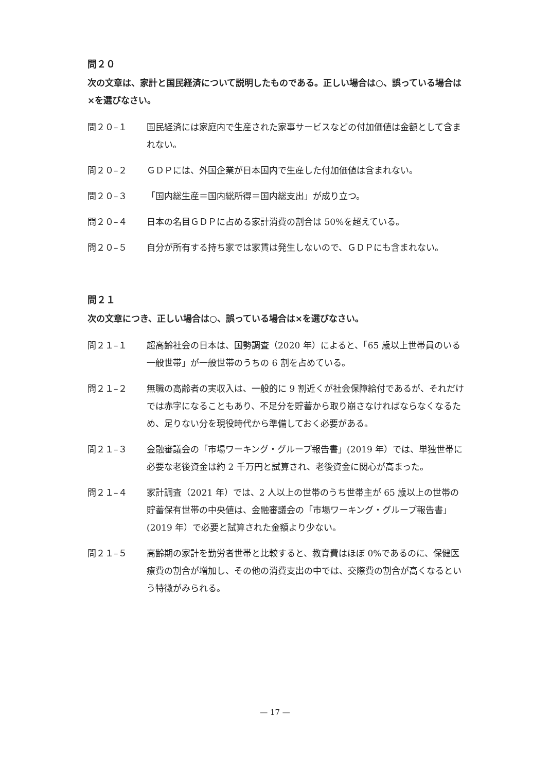問２０
次の文章は、家計と国民経済について説明したものである。正しい場合は○、誤っている場合は×を選びなさい。
問２０–１ 国民経済には家庭内で生産された家事サービスなどの付加価値は金額として含まれない。
問２０–２ ＧＤＰには、外国企業が日本国内で生産した付加価値は含まれない。
問２０–３ 「国内総生産＝国内総所得＝国内総支出」が成り立つ。
問２０–４ 日本の名目ＧＤＰに占める家計消費の割合は 50%を超えている。
問２０–５ 自分が所有する持ち家では家賃は発生しないので、ＧＤＰにも含まれない。
問２１
次の文章につき、正しい場合は○、誤っている場合は×を選びなさい。
問２１–１ 超高齢社会の日本は、国勢調査（2020 年）によると、「65 歳以上世帯員のいる一般世帯」が一般世帯のうちの 6 割を占めている。
問２１–２ 無職の高齢者の実収入は、一般的に 9 割近くが社会保障給付であるが、それだけでは赤字になることもあり、不足分を貯蓄から取り崩さなければならなくなるため、足りない分を現役時代から準備しておく必要がある。
問２１–３ 金融審議会の「市場ワーキング・グループ報告書」(2019 年）では、単独世帯に必要な老後資金は約 2 千万円と試算され、老後資金に関心が高まった。
問２１–４ 家計調査（2021 年）では、2 人以上の世帯のうち世帯主が 65 歳以上の世帯の貯蓄保有世帯の中央値は、金融審議会の「市場ワーキング・グループ報告書」(2019 年）で必要と試算された金額より少ない。
問２１–５ 高齢期の家計を勤労者世帯と比較すると、教育費はほぼ 0%であるのに、保健医療費の割合が増加し、その他の消費支出の中では、交際費の割合が高くなるという特徴がみられる。
— 17 —